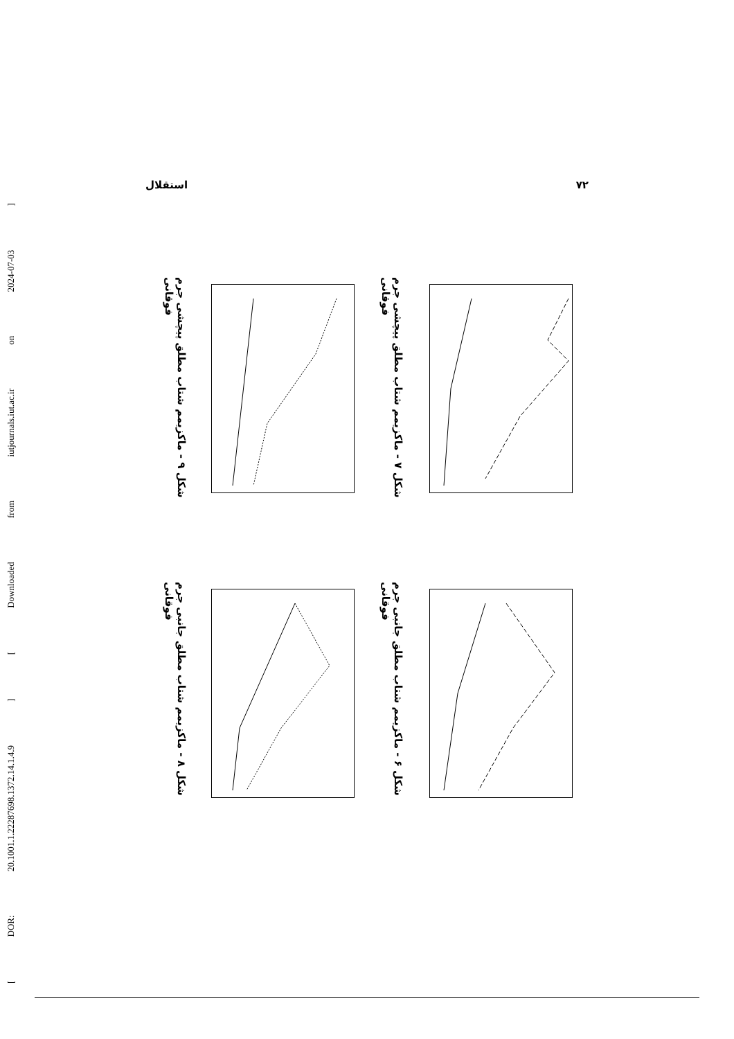[ DOR: 20.1001.1.22287698.1372.14.1.4.9 ] [ Downloaded from iutjournals.iut.ac.ir on 2024-07-03 ]
استقلال ۷۲
شکل ۷ - ماکزیمم شتاب مطلق پیچشی جرم فوقانی
شکل ۹ - ماکزیمم شتاب مطلق پیچشی جرم فوقانی
شکل ۶ - ماکزیمم شتاب مطلق جانبی جرم فوقانی
شکل ۸ - ماکزیمم شتاب مطلق جانبی جرم فوقانی